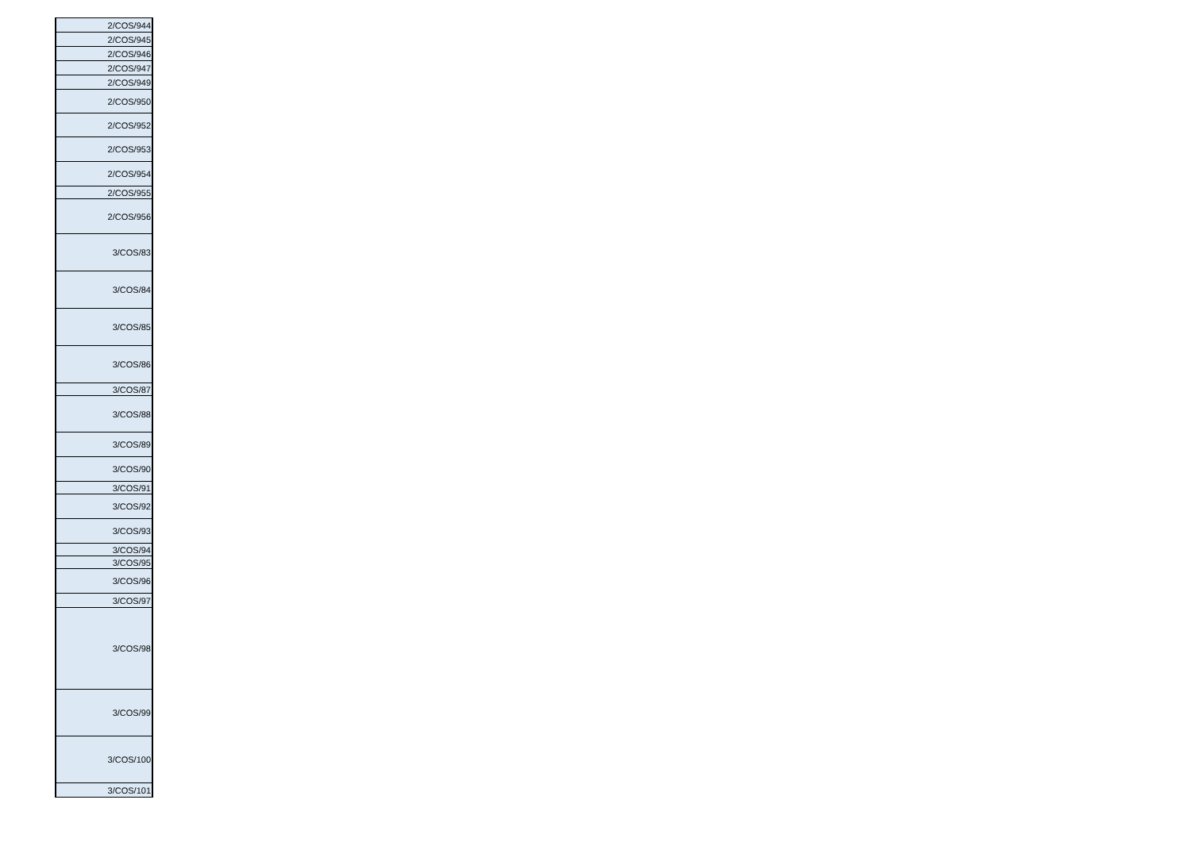| 2/COS/944 |
| 2/COS/945 |
| 2/COS/946 |
| 2/COS/947 |
| 2/COS/949 |
| 2/COS/950 |
| 2/COS/952 |
| 2/COS/953 |
| 2/COS/954 |
| 2/COS/955 |
| 2/COS/956 |
| 3/COS/83 |
| 3/COS/84 |
| 3/COS/85 |
| 3/COS/86 |
| 3/COS/87 |
| 3/COS/88 |
| 3/COS/89 |
| 3/COS/90 |
| 3/COS/91 |
| 3/COS/92 |
| 3/COS/93 |
| 3/COS/94 |
| 3/COS/95 |
| 3/COS/96 |
| 3/COS/97 |
| 3/COS/98 |
| 3/COS/99 |
| 3/COS/100 |
| 3/COS/101 |